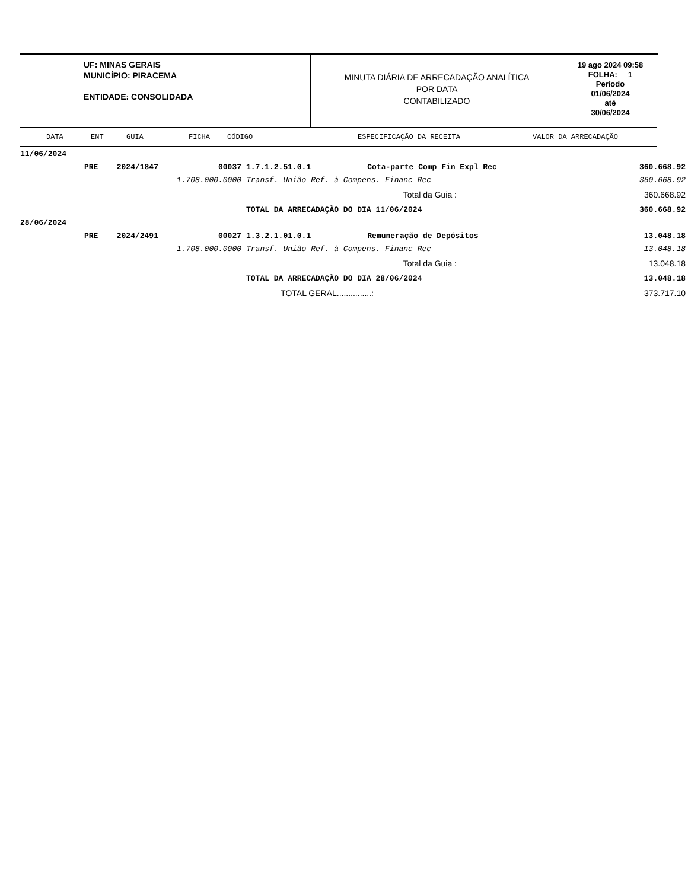UF: MINAS GERAIS
MUNICÍPIO: PIRACEMA
ENTIDADE: CONSOLIDADA
MINUTA DIÁRIA DE ARRECADAÇÃO ANALÍTICA
POR DATA
CONTABILIZADO
19 ago 2024 09:58
FOLHA: 1
Período
01/06/2024
até
30/06/2024
DATA ENT GUIA FICHA CÓDIGO ESPECIFICAÇÃO DA RECEITA VALOR DA ARRECADAÇÃO
| 11/06/2024 | | | | | | |
| | PRE | 2024/1847 | 00037 | 1.7.1.2.51.0.1 | Cota-parte Comp Fin Expl Rec | 360.668.92 |
| | 1.708.000.0000 | | | Transf. União Ref. à Compens. Financ Rec | | 360.668.92 |
| Total da Guia : | | | | | | 360.668.92 |
| | | | | TOTAL DA ARRECADAÇÃO DO DIA 11/06/2024 | | 360.668.92 |
| 28/06/2024 | | | | | | |
| | PRE | 2024/2491 | 00027 | 1.3.2.1.01.0.1 | Remuneração de Depósitos | 13.048.18 |
| | 1.708.000.0000 | | | Transf. União Ref. à Compens. Financ Rec | | 13.048.18 |
| Total da Guia : | | | | | | 13.048.18 |
| | | | | TOTAL DA ARRECADAÇÃO DO DIA 28/06/2024 | | 13.048.18 |
| TOTAL GERAL...............: | | | | | | 373.717.10 |